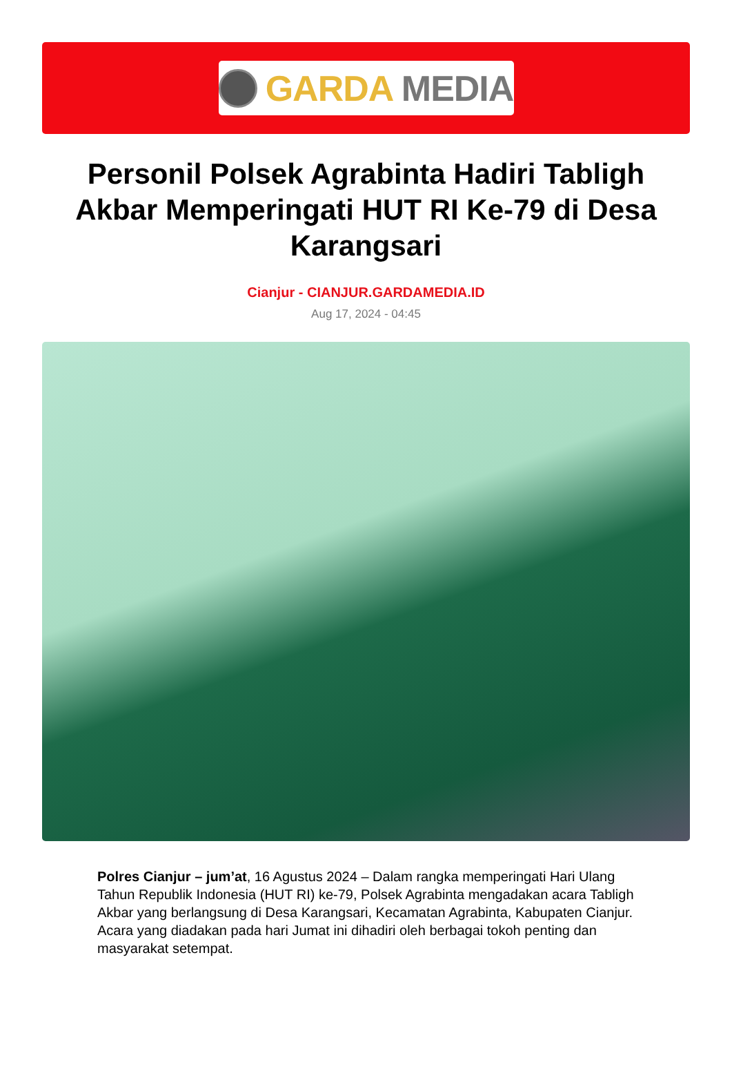GARDA MEDIA
Personil Polsek Agrabinta Hadiri Tabligh Akbar Memperingati HUT RI Ke-79 di Desa Karangsari
Cianjur - CIANJUR.GARDAMEDIA.ID
Aug 17, 2024 - 04:45
Polres Cianjur – jum’at, 16 Agustus 2024 – Dalam rangka memperingati Hari Ulang Tahun Republik Indonesia (HUT RI) ke-79, Polsek Agrabinta mengadakan acara Tabligh Akbar yang berlangsung di Desa Karangsari, Kecamatan Agrabinta, Kabupaten Cianjur. Acara yang diadakan pada hari Jumat ini dihadiri oleh berbagai tokoh penting dan masyarakat setempat.